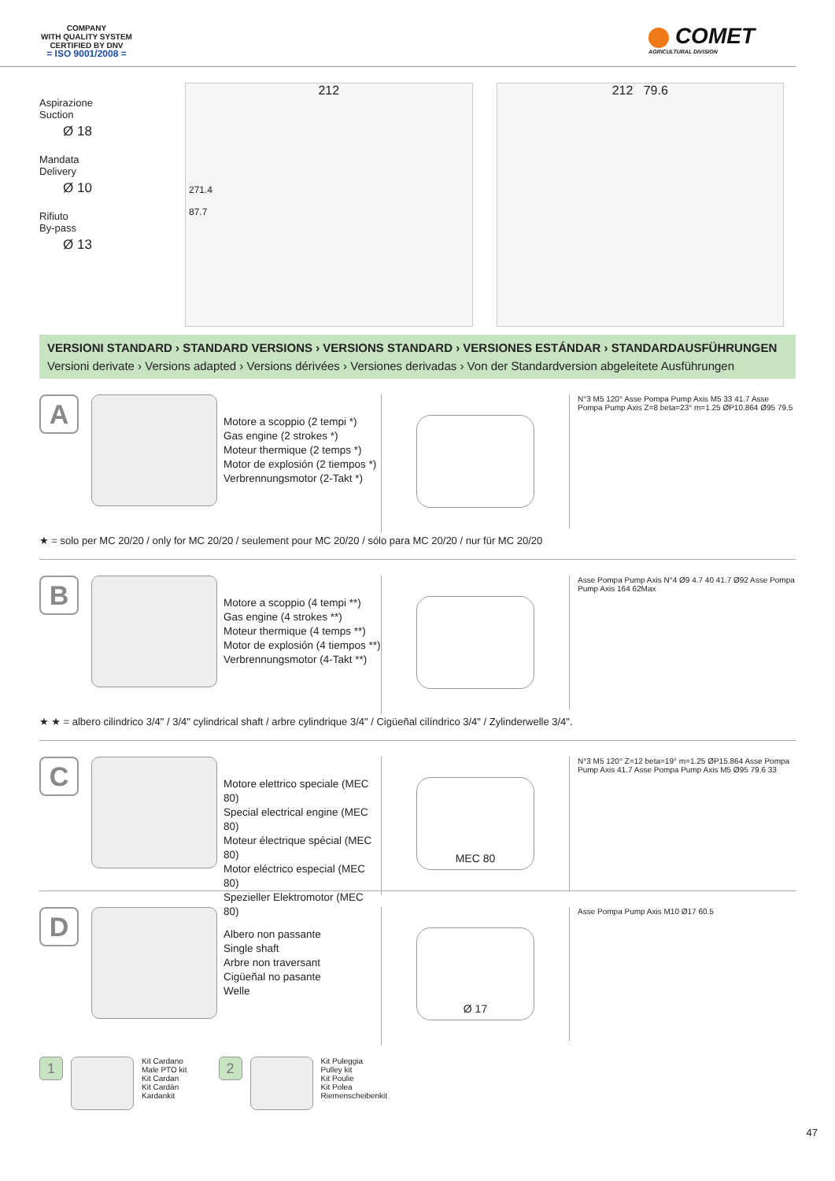COMPANY
WITH QUALITY SYSTEM
CERTIFIED BY DNV
= ISO 9001/2008 =
COMET
AGRICULTURAL DIVISION
Aspirazione
Suction
Ø 18
Mandata
Delivery
Ø 10
Rifiuto
By-pass
Ø 13
212
271.4
87.7
212 79.6
VERSIONI STANDARD › STANDARD VERSIONS › VERSIONS STANDARD › VERSIONES ESTÁNDAR › STANDARDAUSFÜHRUNGEN
Versioni derivate › Versions adapted › Versions dérivées › Versiones derivadas › Von der Standardversion abgeleitete Ausführungen
A
Motore a scoppio (2 tempi *)
Gas engine (2 strokes *)
Moteur thermique (2 temps *)
Motor de explosión (2 tiempos *)
Verbrennungsmotor (2-Takt *)
N°3 M5 120° Asse Pompa Pump Axis M5 33 41.7 Asse Pompa Pump Axis Z=8 beta=23° m=1.25 ØP10.864 Ø95 79.5
★ = solo per MC 20/20 / only for MC 20/20 / seulement pour MC 20/20 / sólo para MC 20/20 / nur für MC 20/20
B
Motore a scoppio (4 tempi **)
Gas engine (4 strokes **)
Moteur thermique (4 temps **)
Motor de explosión (4 tiempos **)
Verbrennungsmotor (4-Takt **)
Asse Pompa Pump Axis N°4 Ø9 4.7 40 41.7 Ø92 Asse Pompa Pump Axis 164 62Max
★ ★ = albero cilindrico 3/4" / 3/4" cylindrical shaft / arbre cylindrique 3/4" / Cigüeñal cilíndrico 3/4" / Zylinderwelle 3/4".
C
Motore elettrico speciale (MEC 80)
Special electrical engine (MEC 80)
Moteur électrique spécial (MEC 80)
Motor eléctrico especial (MEC 80)
Spezieller Elektromotor (MEC 80)
MEC 80
N°3 M5 120° Z=12 beta=19° m=1.25 ØP15.864 Asse Pompa Pump Axis 41.7 Asse Pompa Pump Axis M5 Ø95 79.6 33
D
Albero non passante
Single shaft
Arbre non traversant
Cigüeñal no pasante
Welle
Ø 17
Asse Pompa Pump Axis M10 Ø17 60.5
1
Kit Cardano
Male PTO kit
Kit Cardan
Kit Cardán
Kardankit
2
Kit Puleggia
Pulley kit
Kit Poulie
Kit Polea
Riemenscheibenkit
47